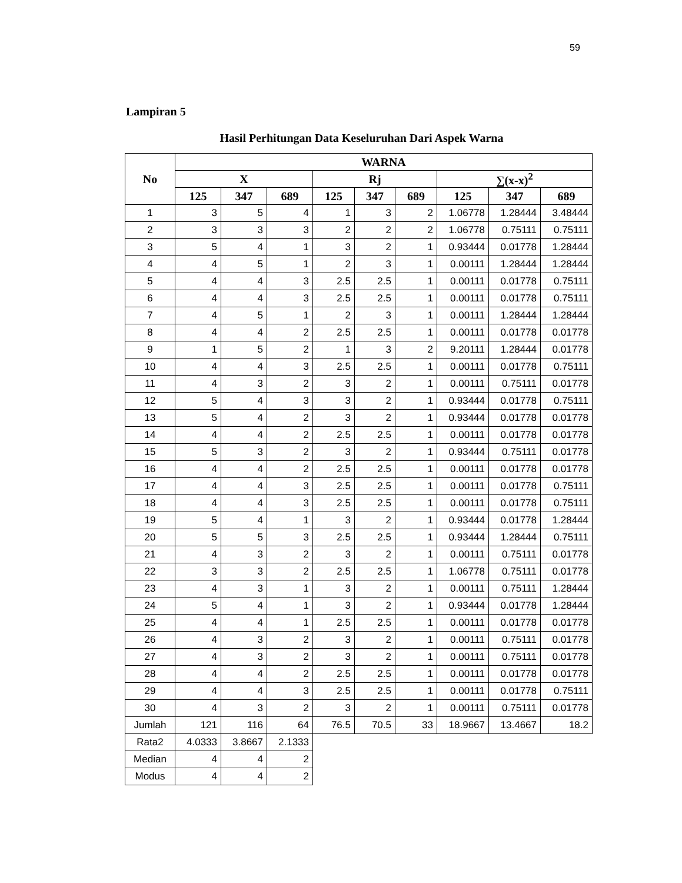59
Lampiran 5
Hasil Perhitungan Data Keseluruhan Dari Aspek Warna
| No | WARNA | | | | | | | | |
| --- | --- | --- | --- | --- | --- | --- | --- | --- | --- |
| | X | | | Rj | | | ∑(x-x)<sup>2</sup> | | |
| | 125 | 347 | 689 | 125 | 347 | 689 | 125 | 347 | 689 |
| 1 | 3 | 5 | 4 | 1 | 3 | 2 | 1.06778 | 1.28444 | 3.48444 |
| 2 | 3 | 3 | 3 | 2 | 2 | 2 | 1.06778 | 0.75111 | 0.75111 |
| 3 | 5 | 4 | 1 | 3 | 2 | 1 | 0.93444 | 0.01778 | 1.28444 |
| 4 | 4 | 5 | 1 | 2 | 3 | 1 | 0.00111 | 1.28444 | 1.28444 |
| 5 | 4 | 4 | 3 | 2.5 | 2.5 | 1 | 0.00111 | 0.01778 | 0.75111 |
| 6 | 4 | 4 | 3 | 2.5 | 2.5 | 1 | 0.00111 | 0.01778 | 0.75111 |
| 7 | 4 | 5 | 1 | 2 | 3 | 1 | 0.00111 | 1.28444 | 1.28444 |
| 8 | 4 | 4 | 2 | 2.5 | 2.5 | 1 | 0.00111 | 0.01778 | 0.01778 |
| 9 | 1 | 5 | 2 | 1 | 3 | 2 | 9.20111 | 1.28444 | 0.01778 |
| 10 | 4 | 4 | 3 | 2.5 | 2.5 | 1 | 0.00111 | 0.01778 | 0.75111 |
| 11 | 4 | 3 | 2 | 3 | 2 | 1 | 0.00111 | 0.75111 | 0.01778 |
| 12 | 5 | 4 | 3 | 3 | 2 | 1 | 0.93444 | 0.01778 | 0.75111 |
| 13 | 5 | 4 | 2 | 3 | 2 | 1 | 0.93444 | 0.01778 | 0.01778 |
| 14 | 4 | 4 | 2 | 2.5 | 2.5 | 1 | 0.00111 | 0.01778 | 0.01778 |
| 15 | 5 | 3 | 2 | 3 | 2 | 1 | 0.93444 | 0.75111 | 0.01778 |
| 16 | 4 | 4 | 2 | 2.5 | 2.5 | 1 | 0.00111 | 0.01778 | 0.01778 |
| 17 | 4 | 4 | 3 | 2.5 | 2.5 | 1 | 0.00111 | 0.01778 | 0.75111 |
| 18 | 4 | 4 | 3 | 2.5 | 2.5 | 1 | 0.00111 | 0.01778 | 0.75111 |
| 19 | 5 | 4 | 1 | 3 | 2 | 1 | 0.93444 | 0.01778 | 1.28444 |
| 20 | 5 | 5 | 3 | 2.5 | 2.5 | 1 | 0.93444 | 1.28444 | 0.75111 |
| 21 | 4 | 3 | 2 | 3 | 2 | 1 | 0.00111 | 0.75111 | 0.01778 |
| 22 | 3 | 3 | 2 | 2.5 | 2.5 | 1 | 1.06778 | 0.75111 | 0.01778 |
| 23 | 4 | 3 | 1 | 3 | 2 | 1 | 0.00111 | 0.75111 | 1.28444 |
| 24 | 5 | 4 | 1 | 3 | 2 | 1 | 0.93444 | 0.01778 | 1.28444 |
| 25 | 4 | 4 | 1 | 2.5 | 2.5 | 1 | 0.00111 | 0.01778 | 0.01778 |
| 26 | 4 | 3 | 2 | 3 | 2 | 1 | 0.00111 | 0.75111 | 0.01778 |
| 27 | 4 | 3 | 2 | 3 | 2 | 1 | 0.00111 | 0.75111 | 0.01778 |
| 28 | 4 | 4 | 2 | 2.5 | 2.5 | 1 | 0.00111 | 0.01778 | 0.01778 |
| 29 | 4 | 4 | 3 | 2.5 | 2.5 | 1 | 0.00111 | 0.01778 | 0.75111 |
| 30 | 4 | 3 | 2 | 3 | 2 | 1 | 0.00111 | 0.75111 | 0.01778 |
| Jumlah | 121 | 116 | 64 | 76.5 | 70.5 | 33 | 18.9667 | 13.4667 | 18.2 |
| Rata2 | 4.0333 | 3.8667 | 2.1333 | | | | | | |
| Median | 4 | 4 | 2 | | | | | | |
| Modus | 4 | 4 | 2 | | | | | | |